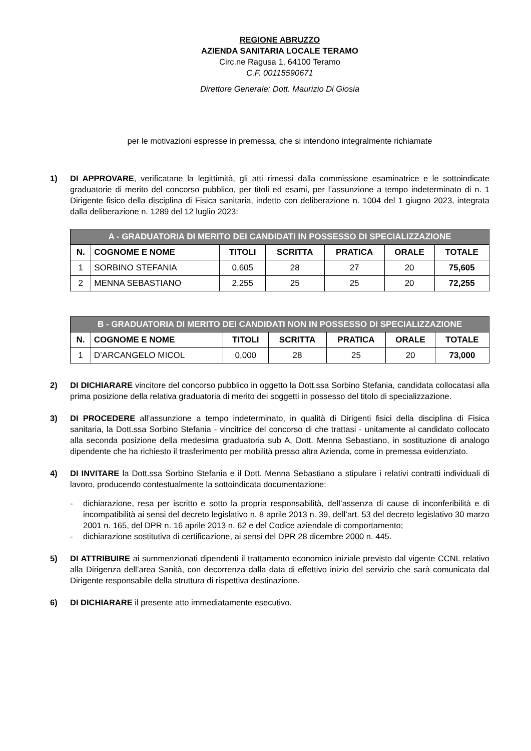REGIONE ABRUZZO
AZIENDA SANITARIA LOCALE TERAMO
Circ.ne Ragusa 1, 64100 Teramo
C.F. 00115590671
Direttore Generale: Dott. Maurizio Di Giosia
per le motivazioni espresse in premessa, che si intendono integralmente richiamate
1) DI APPROVARE, verificatane la legittimità, gli atti rimessi dalla commissione esaminatrice e le sottoindicate graduatorie di merito del concorso pubblico, per titoli ed esami, per l’assunzione a tempo indeterminato di n. 1 Dirigente fisico della disciplina di Fisica sanitaria, indetto con deliberazione n. 1004 del 1 giugno 2023, integrata dalla deliberazione n. 1289 del 12 luglio 2023:
| A - GRADUATORIA DI MERITO DEI CANDIDATI IN POSSESSO DI SPECIALIZZAZIONE | | | | | | |
| --- | --- | --- | --- | --- | --- | --- |
| N. | COGNOME E NOME | TITOLI | SCRITTA | PRATICA | ORALE | TOTALE |
| 1 | SORBINO STEFANIA | 0,605 | 28 | 27 | 20 | 75,605 |
| 2 | MENNA SEBASTIANO | 2,255 | 25 | 25 | 20 | 72,255 |
| B - GRADUATORIA DI MERITO DEI CANDIDATI NON IN POSSESSO DI SPECIALIZZAZIONE | | | | | | |
| --- | --- | --- | --- | --- | --- | --- |
| N. | COGNOME E NOME | TITOLI | SCRITTA | PRATICA | ORALE | TOTALE |
| 1 | D’ARCANGELO MICOL | 0,000 | 28 | 25 | 20 | 73,000 |
2) DI DICHIARARE vincitore del concorso pubblico in oggetto la Dott.ssa Sorbino Stefania, candidata collocatasi alla prima posizione della relativa graduatoria di merito dei soggetti in possesso del titolo di specializzazione.
3) DI PROCEDERE all’assunzione a tempo indeterminato, in qualità di Dirigenti fisici della disciplina di Fisica sanitaria, la Dott.ssa Sorbino Stefania - vincitrice del concorso di che trattasi - unitamente al candidato collocato alla seconda posizione della medesima graduatoria sub A, Dott. Menna Sebastiano, in sostituzione di analogo dipendente che ha richiesto il trasferimento per mobilità presso altra Azienda, come in premessa evidenziato.
4) DI INVITARE la Dott.ssa Sorbino Stefania e il Dott. Menna Sebastiano a stipulare i relativi contratti individuali di lavoro, producendo contestualmente la sottoindicata documentazione:
- dichiarazione, resa per iscritto e sotto la propria responsabilità, dell’assenza di cause di inconferibilità e di incompatibilità ai sensi del decreto legislativo n. 8 aprile 2013 n. 39, dell’art. 53 del decreto legislativo 30 marzo 2001 n. 165, del DPR n. 16 aprile 2013 n. 62 e del Codice aziendale di comportamento;
- dichiarazione sostitutiva di certificazione, ai sensi del DPR 28 dicembre 2000 n. 445.
5) DI ATTRIBUIRE ai summenzionati dipendenti il trattamento economico iniziale previsto dal vigente CCNL relativo alla Dirigenza dell’area Sanità, con decorrenza dalla data di effettivo inizio del servizio che sarà comunicata dal Dirigente responsabile della struttura di rispettiva destinazione.
6) DI DICHIARARE il presente atto immediatamente esecutivo.